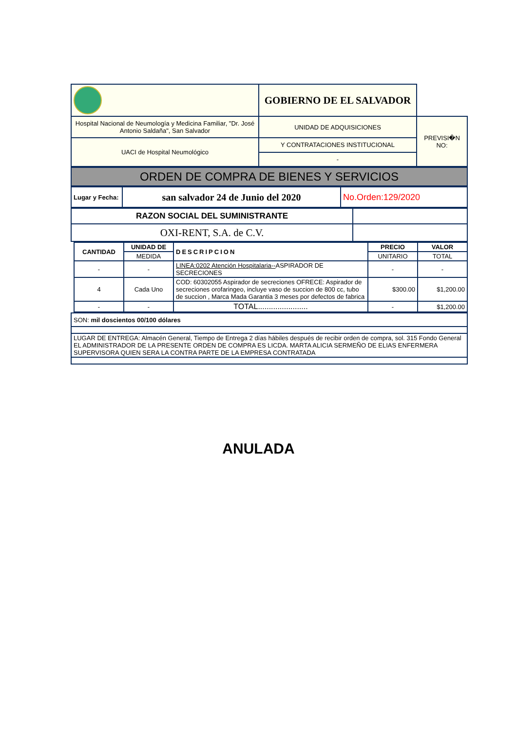| | GOBIERNO DE EL SALVADOR | |
| Hospital Nacional de Neumología y Medicina Familiar, "Dr. José Antonio Saldaña", San Salvador | UNIDAD DE ADQUISICIONES | PREVISI�N NO: |
| UACI de Hospital Neumológico | Y CONTRATACIONES INSTITUCIONAL | |
| | - | |
| ORDEN DE COMPRA DE BIENES Y SERVICIOS |
| Lugar y Fecha: | san salvador 24 de Junio del 2020 | No.Orden:129/2020 |
| RAZON SOCIAL DEL SUMINISTRANTE | |
| OXI-RENT, S.A. de C.V. | |
| CANTIDAD | UNIDAD DE | DESCRIPCION | PRECIO | VALOR |
| --- | --- | --- | --- | --- |
| | MEDIDA | | UNITARIO | TOTAL |
| - | - | LINEA:0202 Atención Hospitalaria-- ASPIRADOR DE SECRECIONES | - | - |
| 4 | Cada Uno | COD: 60302055 Aspirador de secreciones OFRECE: Aspirador de secreciones orofaringeo, incluye vaso de succion de 800 cc, tubo de succion , Marca Mada Garantia 3 meses por defectos de fabrica | $300.00 | $1,200.00 |
| - | - | TOTAL....................... | - | $1,200.00 |
| SON: mil doscientos 00/100 dólares |
| LUGAR DE ENTREGA: Almacén General, Tiempo de Entrega 2 días hábiles después de recibir orden de compra, sol. 315 Fondo General EL ADMINISTRADOR DE LA PRESENTE ORDEN DE COMPRA ES LICDA. MARTA ALICIA SERMEÑO DE ELIAS ENFERMERA SUPERVISORA QUIEN SERA LA CONTRA PARTE DE LA EMPRESA CONTRATADA |
ANULADA